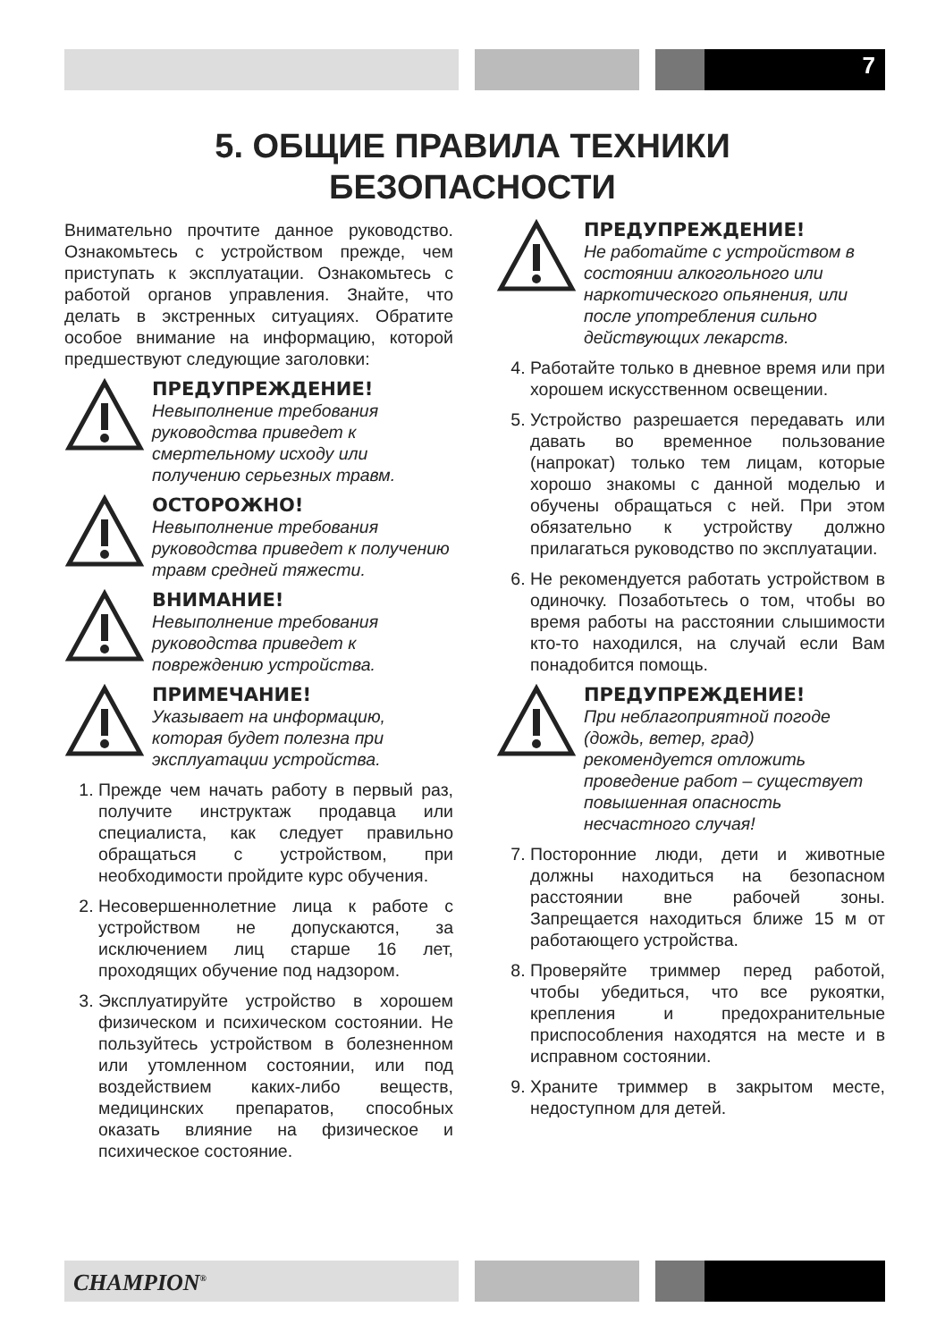7
5. ОБЩИЕ ПРАВИЛА ТЕХНИКИ
БЕЗОПАСНОСТИ
Внимательно прочтите данное руководство. Ознакомьтесь с устройством прежде, чем приступать к эксплуатации. Ознакомьтесь с работой органов управления. Знайте, что делать в экстренных ситуациях. Обратите особое внимание на информацию, которой предшествуют следующие заголовки:
ПРЕДУПРЕЖДЕНИЕ!
Невыполнение требования руководства приведет к смертельному исходу или получению серьезных травм.
ОСТОРОЖНО!
Невыполнение требования руководства приведет к получению травм средней тяжести.
ВНИМАНИЕ!
Невыполнение требования руководства приведет к повреждению устройства.
ПРИМЕЧАНИЕ!
Указывает на информацию, которая будет полезна при эксплуатации устройства.
1. Прежде чем начать работу в первый раз, получите инструктаж продавца или специалиста, как следует правильно обращаться с устройством, при необходимости пройдите курс обучения.
2. Несовершеннолетние лица к работе с устройством не допускаются, за исключением лиц старше 16 лет, проходящих обучение под надзором.
3. Эксплуатируйте устройство в хорошем физическом и психическом состоянии. Не пользуйтесь устройством в болезненном или утомленном состоянии, или под воздействием каких-либо веществ, медицинских препаратов, способных оказать влияние на физическое и психическое состояние.
ПРЕДУПРЕЖДЕНИЕ!
Не работайте с устройством в состоянии алкогольного или наркотического опьянения, или после употребления сильно действующих лекарств.
4. Работайте только в дневное время или при хорошем искусственном освещении.
5. Устройство разрешается передавать или давать во временное пользование (напрокат) только тем лицам, которые хорошо знакомы с данной моделью и обучены обращаться с ней. При этом обязательно к устройству должно прилагаться руководство по эксплуатации.
6. Не рекомендуется работать устройством в одиночку. Позаботьтесь о том, чтобы во время работы на расстоянии слышимости кто-то находился, на случай если Вам понадобится помощь.
ПРЕДУПРЕЖДЕНИЕ!
При неблагоприятной погоде (дождь, ветер, град) рекомендуется отложить проведение работ – существует повышенная опасность несчастного случая!
7. Посторонние люди, дети и животные должны находиться на безопасном расстоянии вне рабочей зоны. Запрещается находиться ближе 15 м от работающего устройства.
8. Проверяйте триммер перед работой, чтобы убедиться, что все рукоятки, крепления и предохранительные приспособления находятся на месте и в исправном состоянии.
9. Храните триммер в закрытом месте, недоступном для детей.
CHAMPION<sup>®</sup>